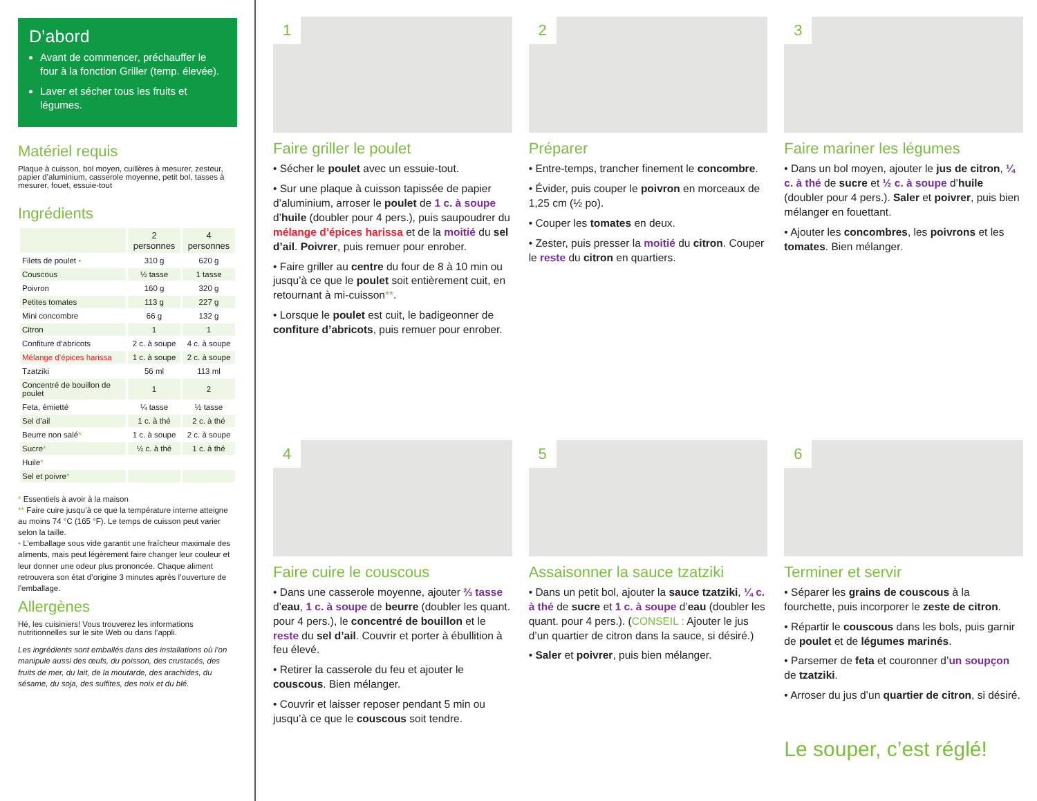D’abord
Avant de commencer, préchauffer le four à la fonction Griller (temp. élevée).
Laver et sécher tous les fruits et légumes.
Matériel requis
Plaque à cuisson, bol moyen, cuillères à mesurer, zesteur, papier d’aluminium, casserole moyenne, petit bol, tasses à mesurer, fouet, essuie-tout
Ingrédients
| | 2 personnes | 4 personnes |
| --- | --- | --- |
| Filets de poulet • | 310 g | 620 g |
| Couscous | ½ tasse | 1 tasse |
| Poivron | 160 g | 320 g |
| Petites tomates | 113 g | 227 g |
| Mini concombre | 66 g | 132 g |
| Citron | 1 | 1 |
| Confiture d’abricots | 2 c. à soupe | 4 c. à soupe |
| Mélange d’épices harissa | 1 c. à soupe | 2 c. à soupe |
| Tzatziki | 56 ml | 113 ml |
| Concentré de bouillon de poulet | 1 | 2 |
| Feta, émietté | ¼ tasse | ½ tasse |
| Sel d’ail | 1 c. à thé | 2 c. à thé |
| Beurre non salé * | 1 c. à soupe | 2 c. à soupe |
| Sucre * | ½ c. à thé | 1 c. à thé |
| Huile * | | |
| Sel et poivre * | | |
* Essentiels à avoir à la maison
** Faire cuire jusqu’à ce que la température interne atteigne au moins 74 °C (165 °F). Le temps de cuisson peut varier selon la taille.
• L’emballage sous vide garantit une fraîcheur maximale des aliments, mais peut légèrement faire changer leur couleur et leur donner une odeur plus prononcée. Chaque aliment retrouvera son état d’origine 3 minutes après l’ouverture de l’emballage.
Allergènes
Hé, les cuisiniers! Vous trouverez les informations nutritionnelles sur le site Web ou dans l’appli.
Les ingrédients sont emballés dans des installations où l’on manipule aussi des œufs, du poisson, des crustacés, des fruits de mer, du lait, de la moutarde, des arachides, du sésame, du soja, des sulfites, des noix et du blé.
1
Faire griller le poulet
• Sécher le poulet avec un essuie-tout.
• Sur une plaque à cuisson tapissée de papier d’aluminium, arroser le poulet de 1 c. à soupe d’huile (doubler pour 4 pers.), puis saupoudrer du mélange d’épices harissa et de la moitié du sel d’ail. Poivrer, puis remuer pour enrober.
• Faire griller au centre du four de 8 à 10 min ou jusqu’à ce que le poulet soit entièrement cuit, en retournant à mi-cuisson**.
• Lorsque le poulet est cuit, le badigeonner de confiture d’abricots, puis remuer pour enrober.
2
Préparer
• Entre-temps, trancher finement le concombre.
• Évider, puis couper le poivron en morceaux de 1,25 cm (½ po).
• Couper les tomates en deux.
• Zester, puis presser la moitié du citron. Couper le reste du citron en quartiers.
3
Faire mariner les légumes
• Dans un bol moyen, ajouter le jus de citron, ¼ c. à thé de sucre et ½ c. à soupe d’huile (doubler pour 4 pers.). Saler et poivrer, puis bien mélanger en fouettant.
• Ajouter les concombres, les poivrons et les tomates. Bien mélanger.
4
Faire cuire le couscous
• Dans une casserole moyenne, ajouter ⅔ tasse d’eau, 1 c. à soupe de beurre (doubler les quant. pour 4 pers.), le concentré de bouillon et le reste du sel d’ail. Couvrir et porter à ébullition à feu élevé.
• Retirer la casserole du feu et ajouter le couscous. Bien mélanger.
• Couvrir et laisser reposer pendant 5 min ou jusqu’à ce que le couscous soit tendre.
5
Assaisonner la sauce tzatziki
• Dans un petit bol, ajouter la sauce tzatziki, ¼ c. à thé de sucre et 1 c. à soupe d’eau (doubler les quant. pour 4 pers.). (CONSEIL : Ajouter le jus d’un quartier de citron dans la sauce, si désiré.)
• Saler et poivrer, puis bien mélanger.
6
Terminer et servir
• Séparer les grains de couscous à la fourchette, puis incorporer le zeste de citron.
• Répartir le couscous dans les bols, puis garnir de poulet et de légumes marinés.
• Parsemer de feta et couronner d’un soupçon de tzatziki.
• Arroser du jus d’un quartier de citron, si désiré.
Le souper, c’est réglé!